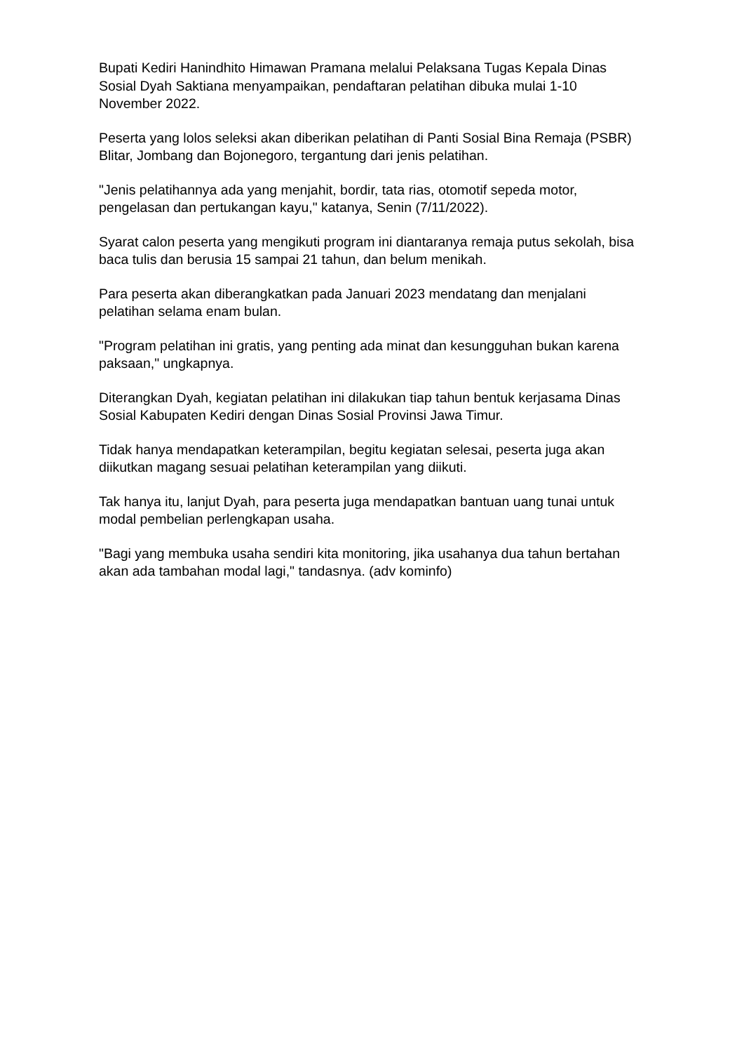Bupati Kediri Hanindhito Himawan Pramana melalui Pelaksana Tugas Kepala Dinas Sosial Dyah Saktiana menyampaikan, pendaftaran pelatihan dibuka mulai 1-10 November 2022.
Peserta yang lolos seleksi akan diberikan pelatihan di Panti Sosial Bina Remaja (PSBR) Blitar, Jombang dan Bojonegoro, tergantung dari jenis pelatihan.
"Jenis pelatihannya ada yang menjahit, bordir, tata rias, otomotif sepeda motor, pengelasan dan pertukangan kayu," katanya, Senin (7/11/2022).
Syarat calon peserta yang mengikuti program ini diantaranya remaja putus sekolah, bisa baca tulis dan berusia 15 sampai 21 tahun, dan belum menikah.
Para peserta akan diberangkatkan pada Januari 2023 mendatang dan menjalani pelatihan selama enam bulan.
"Program pelatihan ini gratis, yang penting ada minat dan kesungguhan bukan karena paksaan," ungkapnya.
Diterangkan Dyah, kegiatan pelatihan ini dilakukan tiap tahun bentuk kerjasama Dinas Sosial Kabupaten Kediri dengan Dinas Sosial Provinsi Jawa Timur.
Tidak hanya mendapatkan keterampilan, begitu kegiatan selesai, peserta juga akan diikutkan magang sesuai pelatihan keterampilan yang diikuti.
Tak hanya itu, lanjut Dyah, para peserta juga mendapatkan bantuan uang tunai untuk modal pembelian perlengkapan usaha.
"Bagi yang membuka usaha sendiri kita monitoring, jika usahanya dua tahun bertahan akan ada tambahan modal lagi," tandasnya. (adv kominfo)